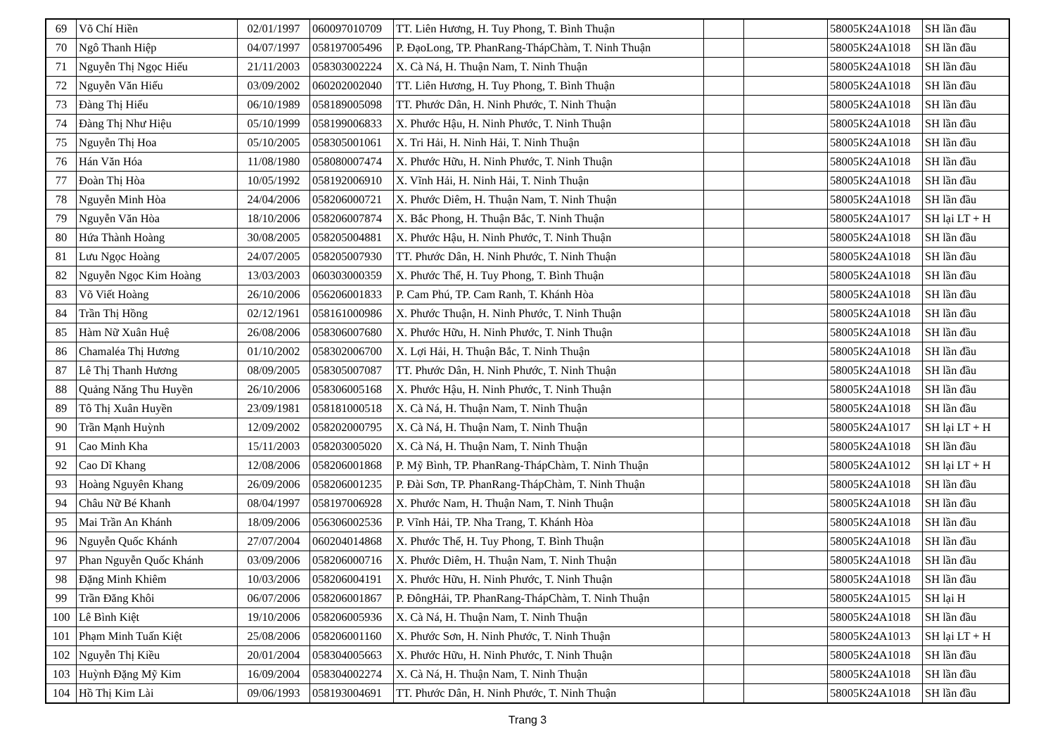| 69 | Võ Chí Hiền | 02/01/1997 | 060097010709 | TT. Liên Hương, H. Tuy Phong, T. Bình Thuận | | | 58005K24A1018 | SH lần đầu |
| 70 | Ngô Thanh Hiệp | 04/07/1997 | 058197005496 | P. ĐạoLong, TP. PhanRang-ThápChàm, T. Ninh Thuận | | | 58005K24A1018 | SH lần đầu |
| 71 | Nguyễn Thị Ngọc Hiếu | 21/11/2003 | 058303002224 | X. Cà Ná, H. Thuận Nam, T. Ninh Thuận | | | 58005K24A1018 | SH lần đầu |
| 72 | Nguyễn Văn Hiếu | 03/09/2002 | 060202002040 | TT. Liên Hương, H. Tuy Phong, T. Bình Thuận | | | 58005K24A1018 | SH lần đầu |
| 73 | Đàng Thị Hiểu | 06/10/1989 | 058189005098 | TT. Phước Dân, H. Ninh Phước, T. Ninh Thuận | | | 58005K24A1018 | SH lần đầu |
| 74 | Đàng Thị Như Hiệu | 05/10/1999 | 058199006833 | X. Phước Hậu, H. Ninh Phước, T. Ninh Thuận | | | 58005K24A1018 | SH lần đầu |
| 75 | Nguyễn Thị Hoa | 05/10/2005 | 058305001061 | X. Tri Hải, H. Ninh Hải, T. Ninh Thuận | | | 58005K24A1018 | SH lần đầu |
| 76 | Hán Văn Hóa | 11/08/1980 | 058080007474 | X. Phước Hữu, H. Ninh Phước, T. Ninh Thuận | | | 58005K24A1018 | SH lần đầu |
| 77 | Đoàn Thị Hòa | 10/05/1992 | 058192006910 | X. Vĩnh Hải, H. Ninh Hải, T. Ninh Thuận | | | 58005K24A1018 | SH lần đầu |
| 78 | Nguyễn Minh Hòa | 24/04/2006 | 058206000721 | X. Phước Diêm, H. Thuận Nam, T. Ninh Thuận | | | 58005K24A1018 | SH lần đầu |
| 79 | Nguyễn Văn Hòa | 18/10/2006 | 058206007874 | X. Bắc Phong, H. Thuận Bắc, T. Ninh Thuận | | | 58005K24A1017 | SH lại LT + H |
| 80 | Hứa Thành Hoàng | 30/08/2005 | 058205004881 | X. Phước Hậu, H. Ninh Phước, T. Ninh Thuận | | | 58005K24A1018 | SH lần đầu |
| 81 | Lưu Ngọc Hoàng | 24/07/2005 | 058205007930 | TT. Phước Dân, H. Ninh Phước, T. Ninh Thuận | | | 58005K24A1018 | SH lần đầu |
| 82 | Nguyễn Ngọc Kim Hoàng | 13/03/2003 | 060303000359 | X. Phước Thể, H. Tuy Phong, T. Bình Thuận | | | 58005K24A1018 | SH lần đầu |
| 83 | Võ Viết Hoàng | 26/10/2006 | 056206001833 | P. Cam Phú, TP. Cam Ranh, T. Khánh Hòa | | | 58005K24A1018 | SH lần đầu |
| 84 | Trần Thị Hồng | 02/12/1961 | 058161000986 | X. Phước Thuận, H. Ninh Phước, T. Ninh Thuận | | | 58005K24A1018 | SH lần đầu |
| 85 | Hàm Nữ Xuân Huệ | 26/08/2006 | 058306007680 | X. Phước Hữu, H. Ninh Phước, T. Ninh Thuận | | | 58005K24A1018 | SH lần đầu |
| 86 | Chamaléa Thị Hương | 01/10/2002 | 058302006700 | X. Lợi Hải, H. Thuận Bắc, T. Ninh Thuận | | | 58005K24A1018 | SH lần đầu |
| 87 | Lê Thị Thanh Hương | 08/09/2005 | 058305007087 | TT. Phước Dân, H. Ninh Phước, T. Ninh Thuận | | | 58005K24A1018 | SH lần đầu |
| 88 | Quảng Năng Thu Huyền | 26/10/2006 | 058306005168 | X. Phước Hậu, H. Ninh Phước, T. Ninh Thuận | | | 58005K24A1018 | SH lần đầu |
| 89 | Tô Thị Xuân Huyền | 23/09/1981 | 058181000518 | X. Cà Ná, H. Thuận Nam, T. Ninh Thuận | | | 58005K24A1018 | SH lần đầu |
| 90 | Trần Mạnh Huỳnh | 12/09/2002 | 058202000795 | X. Cà Ná, H. Thuận Nam, T. Ninh Thuận | | | 58005K24A1017 | SH lại LT + H |
| 91 | Cao Minh Kha | 15/11/2003 | 058203005020 | X. Cà Ná, H. Thuận Nam, T. Ninh Thuận | | | 58005K24A1018 | SH lần đầu |
| 92 | Cao Dĩ Khang | 12/08/2006 | 058206001868 | P. Mỹ Bình, TP. PhanRang-ThápChàm, T. Ninh Thuận | | | 58005K24A1012 | SH lại LT + H |
| 93 | Hoàng Nguyên Khang | 26/09/2006 | 058206001235 | P. Đài Sơn, TP. PhanRang-ThápChàm, T. Ninh Thuận | | | 58005K24A1018 | SH lần đầu |
| 94 | Châu Nữ Bé Khanh | 08/04/1997 | 058197006928 | X. Phước Nam, H. Thuận Nam, T. Ninh Thuận | | | 58005K24A1018 | SH lần đầu |
| 95 | Mai Trần An Khánh | 18/09/2006 | 056306002536 | P. Vĩnh Hải, TP. Nha Trang, T. Khánh Hòa | | | 58005K24A1018 | SH lần đầu |
| 96 | Nguyễn Quốc Khánh | 27/07/2004 | 060204014868 | X. Phước Thể, H. Tuy Phong, T. Bình Thuận | | | 58005K24A1018 | SH lần đầu |
| 97 | Phan Nguyễn Quốc Khánh | 03/09/2006 | 058206000716 | X. Phước Diêm, H. Thuận Nam, T. Ninh Thuận | | | 58005K24A1018 | SH lần đầu |
| 98 | Đặng Minh Khiêm | 10/03/2006 | 058206004191 | X. Phước Hữu, H. Ninh Phước, T. Ninh Thuận | | | 58005K24A1018 | SH lần đầu |
| 99 | Trần Đăng Khôi | 06/07/2006 | 058206001867 | P. ĐôngHải, TP. PhanRang-ThápChàm, T. Ninh Thuận | | | 58005K24A1015 | SH lại H |
| 100 | Lê Bình Kiệt | 19/10/2006 | 058206005936 | X. Cà Ná, H. Thuận Nam, T. Ninh Thuận | | | 58005K24A1018 | SH lần đầu |
| 101 | Phạm Minh Tuấn Kiệt | 25/08/2006 | 058206001160 | X. Phước Sơn, H. Ninh Phước, T. Ninh Thuận | | | 58005K24A1013 | SH lại LT + H |
| 102 | Nguyễn Thị Kiều | 20/01/2004 | 058304005663 | X. Phước Hữu, H. Ninh Phước, T. Ninh Thuận | | | 58005K24A1018 | SH lần đầu |
| 103 | Huỳnh Đặng Mỹ Kim | 16/09/2004 | 058304002274 | X. Cà Ná, H. Thuận Nam, T. Ninh Thuận | | | 58005K24A1018 | SH lần đầu |
| 104 | Hồ Thị Kim Lài | 09/06/1993 | 058193004691 | TT. Phước Dân, H. Ninh Phước, T. Ninh Thuận | | | 58005K24A1018 | SH lần đầu |
Trang 3